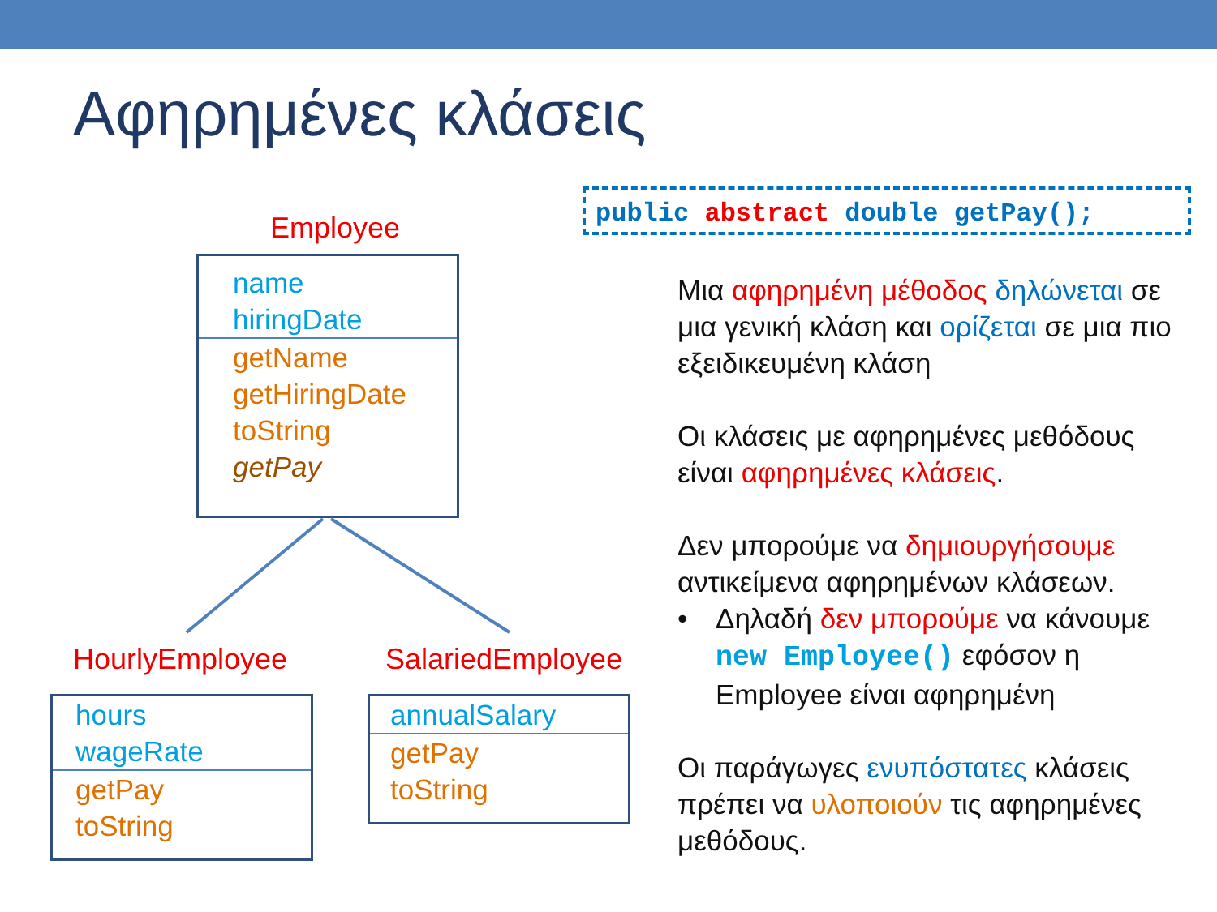Αφηρημένες κλάσεις
Employee
name
hiringDate
getName
getHiringDate
toString
getPay
HourlyEmployee SalariedEmployee
hours
wageRate
getPay
toString
annualSalary
getPay
toString
public abstract double getPay();
Μια αφηρημένη μέθοδος δηλώνεται σε μια γενική κλάση και ορίζεται σε μια πιο εξειδικευμένη κλάση
Οι κλάσεις με αφηρημένες μεθόδους είναι αφηρημένες κλάσεις.
Δεν μπορούμε να δημιουργήσουμε αντικείμενα αφηρημένων κλάσεων.
• Δηλαδή δεν μπορούμε να κάνουμε new Employee() εφόσον η Employee είναι αφηρημένη
Οι παράγωγες ενυπόστατες κλάσεις πρέπει να υλοποιούν τις αφηρημένες μεθόδους.